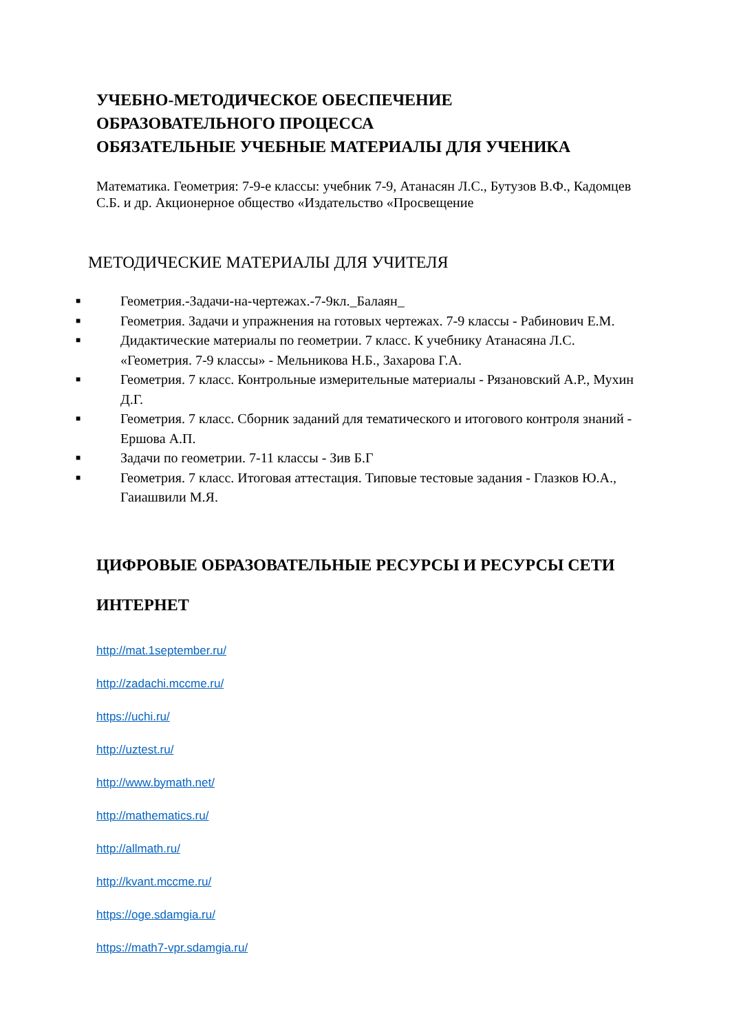УЧЕБНО-МЕТОДИЧЕСКОЕ ОБЕСПЕЧЕНИЕ
ОБРАЗОВАТЕЛЬНОГО ПРОЦЕССА
ОБЯЗАТЕЛЬНЫЕ УЧЕБНЫЕ МАТЕРИАЛЫ ДЛЯ УЧЕНИКА
Математика. Геометрия: 7-9-е классы: учебник 7-9, Атанасян Л.С., Бутузов В.Ф., Кадомцев С.Б. и др. Акционерное общество «Издательство «Просвещение
МЕТОДИЧЕСКИЕ МАТЕРИАЛЫ ДЛЯ УЧИТЕЛЯ
■ Геометрия.-Задачи-на-чертежах.-7-9кл._Балаян_
■ Геометрия. Задачи и упражнения на готовых чертежах. 7-9 классы - Рабинович Е.М.
■ Дидактические материалы по геометрии. 7 класс. К учебнику Атанасяна Л.С. «Геометрия. 7-9 классы» - Мельникова Н.Б., Захарова Г.А.
■ Геометрия. 7 класс. Контрольные измерительные материалы - Рязановский А.Р., Мухин Д.Г.
■ Геометрия. 7 класс. Сборник заданий для тематического и итогового контроля знаний - Ершова А.П.
■ Задачи по геометрии. 7-11 классы - Зив Б.Г
■ Геометрия. 7 класс. Итоговая аттестация. Типовые тестовые задания - Глазков Ю.А., Гаиашвили М.Я.
ЦИФРОВЫЕ ОБРАЗОВАТЕЛЬНЫЕ РЕСУРСЫ И РЕСУРСЫ СЕТИ ИНТЕРНЕТ
http://mat.1september.ru/
http://zadachi.mccme.ru/
https://uchi.ru/
http://uztest.ru/
http://www.bymath.net/
http://mathematics.ru/
http://allmath.ru/
http://kvant.mccme.ru/
https://oge.sdamgia.ru/
https://math7-vpr.sdamgia.ru/